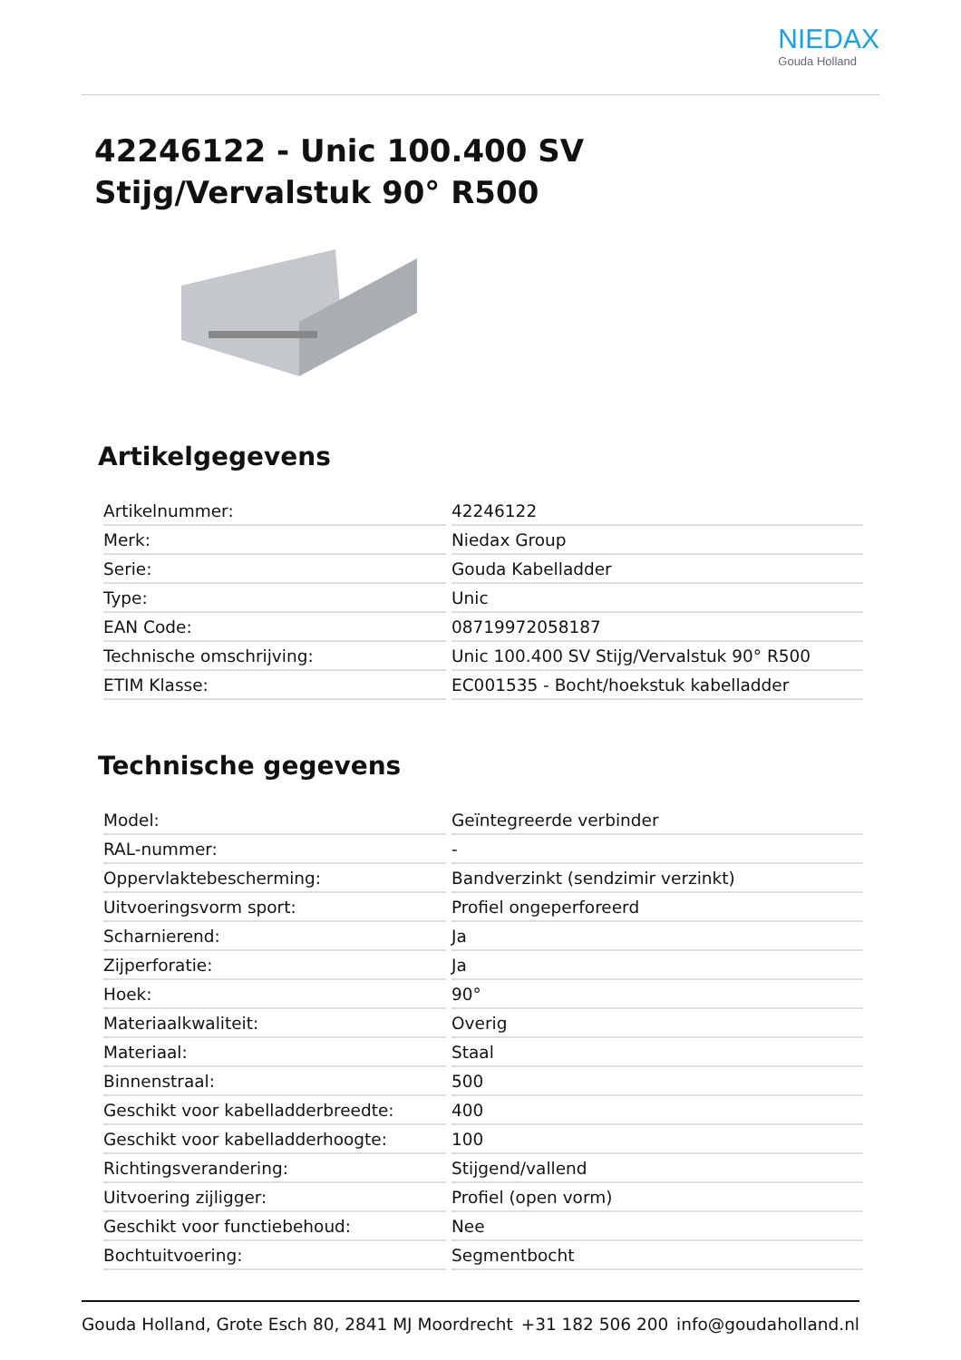NIEDAX
Gouda Holland
42246122 - Unic 100.400 SV Stijg/Vervalstuk 90° R500
Artikelgegevens
| Artikelnummer: | 42246122 |
| Merk: | Niedax Group |
| Serie: | Gouda Kabelladder |
| Type: | Unic |
| EAN Code: | 08719972058187 |
| Technische omschrijving: | Unic 100.400 SV Stijg/Vervalstuk 90° R500 |
| ETIM Klasse: | EC001535 - Bocht/hoekstuk kabelladder |
Technische gegevens
| Model: | Geïntegreerde verbinder |
| RAL-nummer: | - |
| Oppervlaktebescherming: | Bandverzinkt (sendzimir verzinkt) |
| Uitvoeringsvorm sport: | Profiel ongeperforeerd |
| Scharnierend: | Ja |
| Zijperforatie: | Ja |
| Hoek: | 90° |
| Materiaalkwaliteit: | Overig |
| Materiaal: | Staal |
| Binnenstraal: | 500 |
| Geschikt voor kabelladderbreedte: | 400 |
| Geschikt voor kabelladderhoogte: | 100 |
| Richtingsverandering: | Stijgend/vallend |
| Uitvoering zijligger: | Profiel (open vorm) |
| Geschikt voor functiebehoud: | Nee |
| Bochtuitvoering: | Segmentbocht |
Gouda Holland, Grote Esch 80, 2841 MJ Moordrecht +31 182 506 200 info@goudaholland.nl